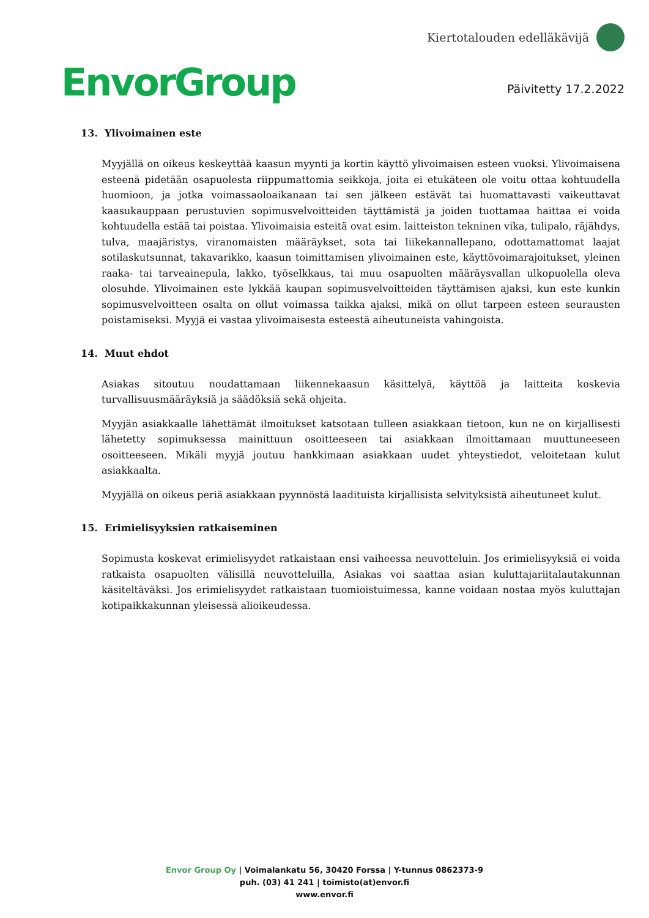EnvorGroup
Kiertotalouden edelläkävijä
Päivitetty 17.2.2022
13. Ylivoimainen este
Myyjällä on oikeus keskeyttää kaasun myynti ja kortin käyttö ylivoimaisen esteen vuoksi. Ylivoimaisena esteenä pidetään osapuolesta riippumattomia seikkoja, joita ei etukäteen ole voitu ottaa kohtuudella huomioon, ja jotka voimassaoloaikanaan tai sen jälkeen estävät tai huomattavasti vaikeuttavat kaasukauppaan perustuvien sopimusvelvoitteiden täyttämistä ja joiden tuottamaa haittaa ei voida kohtuudella estää tai poistaa. Ylivoimaisia esteitä ovat esim. laitteiston tekninen vika, tulipalo, räjähdys, tulva, maajäristys, viranomaisten määräykset, sota tai liikekannallepano, odottamattomat laajat sotilaskutsunnat, takavarikko, kaasun toimittamisen ylivoimainen este, käyttövoimarajoitukset, yleinen raaka- tai tarveainepula, lakko, työselkkaus, tai muu osapuolten määräysvallan ulkopuolella oleva olosuhde. Ylivoimainen este lykkää kaupan sopimusvelvoitteiden täyttämisen ajaksi, kun este kunkin sopimusvelvoitteen osalta on ollut voimassa taikka ajaksi, mikä on ollut tarpeen esteen seurausten poistamiseksi. Myyjä ei vastaa ylivoimaisesta esteestä aiheutuneista vahingoista.
14. Muut ehdot
Asiakas sitoutuu noudattamaan liikennekaasun käsittelyä, käyttöä ja laitteita koskevia turvallisuusmääräyksiä ja säädöksiä sekä ohjeita.
Myyjän asiakkaalle lähettämät ilmoitukset katsotaan tulleen asiakkaan tietoon, kun ne on kirjallisesti lähetetty sopimuksessa mainittuun osoitteeseen tai asiakkaan ilmoittamaan muuttuneeseen osoitteeseen. Mikäli myyjä joutuu hankkimaan asiakkaan uudet yhteystiedot, veloitetaan kulut asiakkaalta.
Myyjällä on oikeus periä asiakkaan pyynnöstä laadituista kirjallisista selvityksistä aiheutuneet kulut.
15. Erimielisyyksien ratkaiseminen
Sopimusta koskevat erimielisyydet ratkaistaan ensi vaiheessa neuvotteluin. Jos erimielisyyksiä ei voida ratkaista osapuolten välisillä neuvotteluilla, Asiakas voi saattaa asian kuluttajariitalautakunnan käsiteltäväksi. Jos erimielisyydet ratkaistaan tuomioistuimessa, kanne voidaan nostaa myös kuluttajan kotipaikkakunnan yleisessä alioikeudessa.
Envor Group Oy | Voimalankatu 56, 30420 Forssa | Y-tunnus 0862373-9
puh. (03) 41 241 | toimisto(at)envor.fi
www.envor.fi